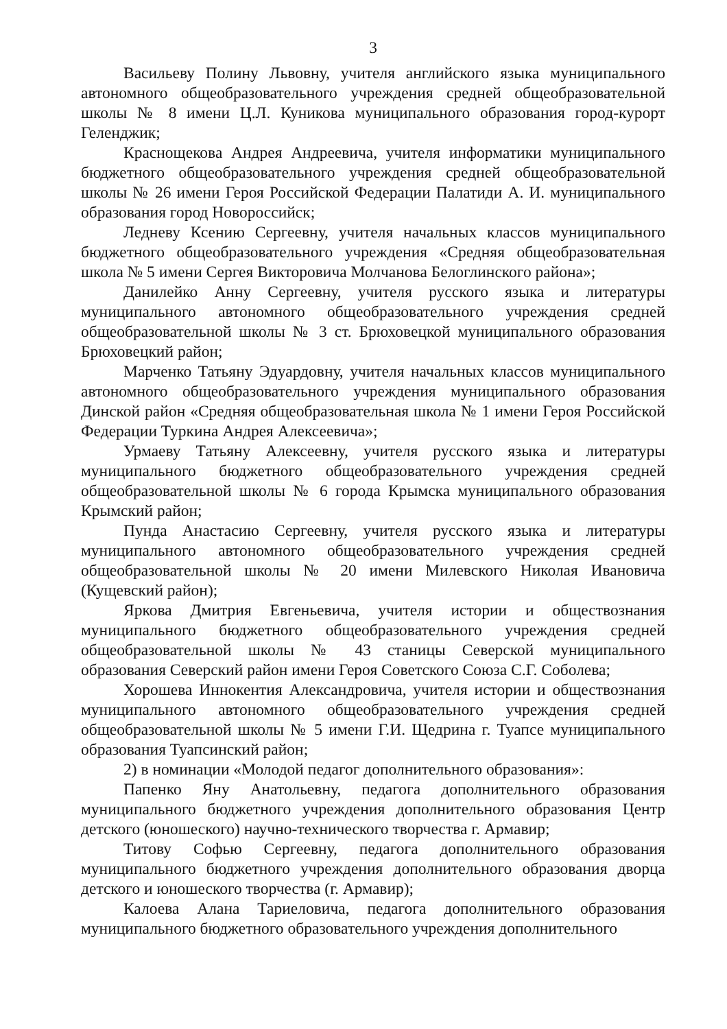3
Васильеву Полину Львовну, учителя английского языка муниципального автономного общеобразовательного учреждения средней общеобразовательной школы № 8 имени Ц.Л. Куникова муниципального образования город-курорт Геленджик;
Краснощекова Андрея Андреевича, учителя информатики муниципального бюджетного общеобразовательного учреждения средней общеобразовательной школы № 26 имени Героя Российской Федерации Палатиди А. И. муниципального образования город Новороссийск;
Ледневу Ксению Сергеевну, учителя начальных классов муниципального бюджетного общеобразовательного учреждения «Средняя общеобразовательная школа № 5 имени Сергея Викторовича Молчанова Белоглинского района»;
Данилейко Анну Сергеевну, учителя русского языка и литературы муниципального автономного общеобразовательного учреждения средней общеобразовательной школы № 3 ст. Брюховецкой муниципального образования Брюховецкий район;
Марченко Татьяну Эдуардовну, учителя начальных классов муниципального автономного общеобразовательного учреждения муниципального образования Динской район «Средняя общеобразовательная школа № 1 имени Героя Российской Федерации Туркина Андрея Алексеевича»;
Урмаеву Татьяну Алексеевну, учителя русского языка и литературы муниципального бюджетного общеобразовательного учреждения средней общеобразовательной школы № 6 города Крымска муниципального образования Крымский район;
Пунда Анастасию Сергеевну, учителя русского языка и литературы муниципального автономного общеобразовательного учреждения средней общеобразовательной школы № 20 имени Милевского Николая Ивановича (Кущевский район);
Яркова Дмитрия Евгеньевича, учителя истории и обществознания муниципального бюджетного общеобразовательного учреждения средней общеобразовательной школы № 43 станицы Северской муниципального образования Северский район имени Героя Советского Союза С.Г. Соболева;
Хорошева Иннокентия Александровича, учителя истории и обществознания муниципального автономного общеобразовательного учреждения средней общеобразовательной школы № 5 имени Г.И. Щедрина г. Туапсе муниципального образования Туапсинский район;
2) в номинации «Молодой педагог дополнительного образования»:
Папенко Яну Анатольевну, педагога дополнительного образования муниципального бюджетного учреждения дополнительного образования Центр детского (юношеского) научно-технического творчества г. Армавир;
Титову Софью Сергеевну, педагога дополнительного образования муниципального бюджетного учреждения дополнительного образования дворца детского и юношеского творчества (г. Армавир);
Калоева Алана Тариеловича, педагога дополнительного образования муниципального бюджетного образовательного учреждения дополнительного